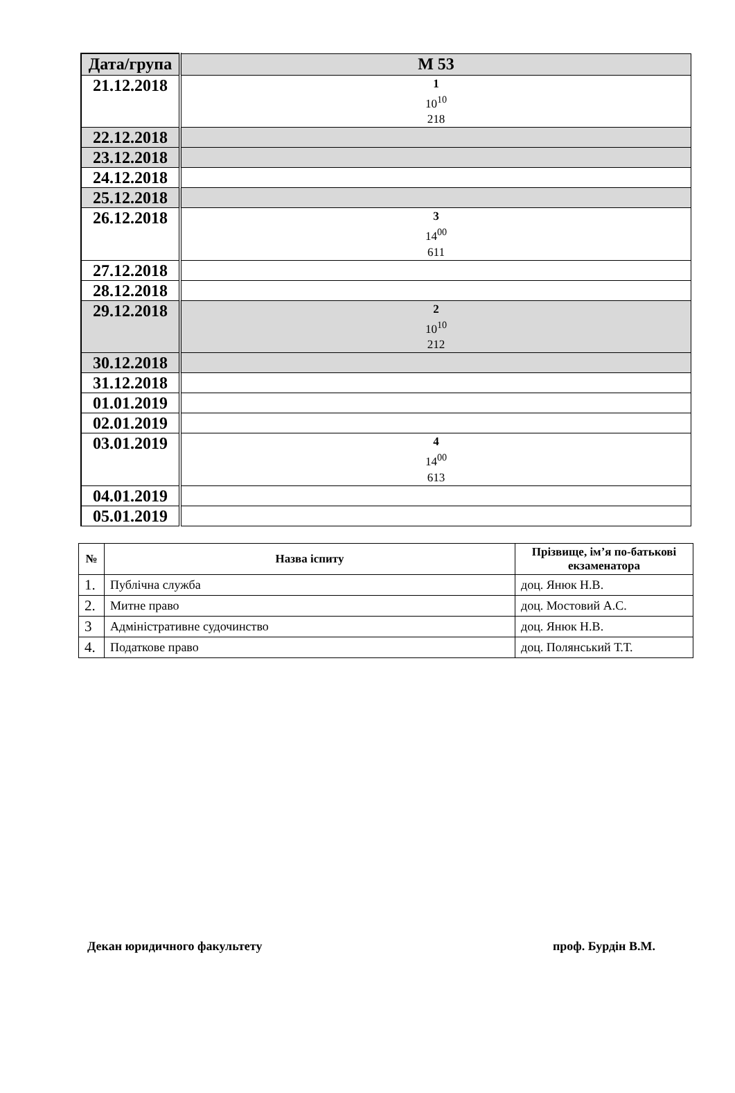| Дата/група | М 53 |
| --- | --- |
| 21.12.2018 | 1 10<sup>10</sup> 218 |
| 22.12.2018 | |
| 23.12.2018 | |
| 24.12.2018 | |
| 25.12.2018 | |
| 26.12.2018 | 3 14<sup>00</sup> 611 |
| 27.12.2018 | |
| 28.12.2018 | |
| 29.12.2018 | 2 10<sup>10</sup> 212 |
| 30.12.2018 | |
| 31.12.2018 | |
| 01.01.2019 | |
| 02.01.2019 | |
| 03.01.2019 | 4 14<sup>00</sup> 613 |
| 04.01.2019 | |
| 05.01.2019 | |
| № | Назва іспиту | Прізвище, ім’я по-батькові екзаменатора |
| --- | --- | --- |
| 1. | Публічна служба | доц. Янюк Н.В. |
| 2. | Митне право | доц. Мостовий А.С. |
| 3 | Адміністративне судочинство | доц. Янюк Н.В. |
| 4. | Податкове право | доц. Полянський Т.Т. |
Декан юридичного факультету проф. Бурдін В.М.